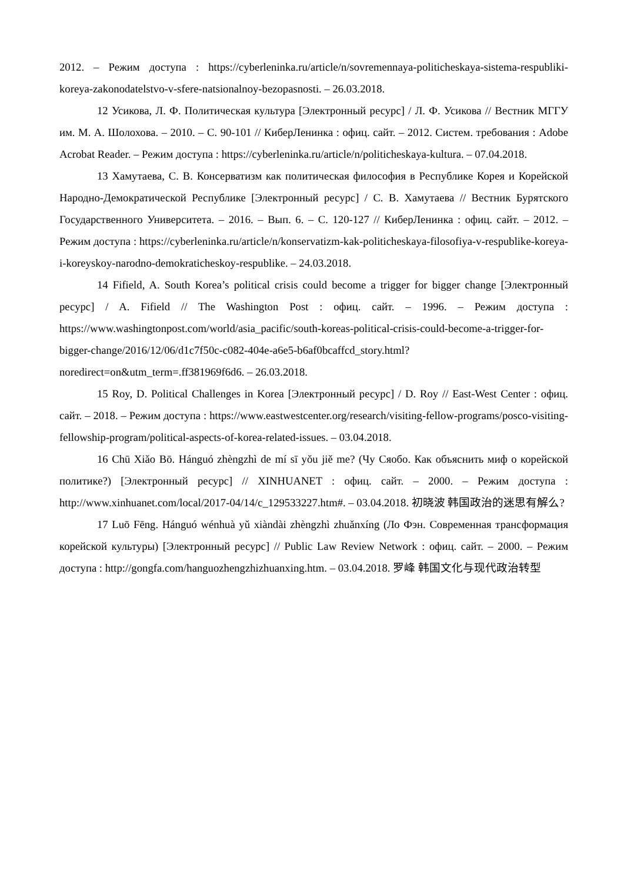2012. – Режим доступа : https://cyberleninka.ru/article/n/sovremennaya-politicheskaya-sistema-respubliki-koreya-zakonodatelstvo-v-sfere-natsionalnoy-bezopasnosti. – 26.03.2018.
12 Усикова, Л. Ф. Политическая культура [Электронный ресурс] / Л. Ф. Усикова // Вестник МГГУ им. М. А. Шолохова. – 2010. – С. 90-101 // КиберЛенинка : офиц. сайт. – 2012. Систем. требования : Adobe Acrobat Reader. – Режим доступа : https://cyberleninka.ru/article/n/politicheskaya-kultura. – 07.04.2018.
13 Хамутаева, С. В. Консерватизм как политическая философия в Республике Корея и Корейской Народно-Демократической Республике [Электронный ресурс] / С. В. Хамутаева // Вестник Бурятского Государственного Университета. – 2016. – Вып. 6. – С. 120-127 // КиберЛенинка : офиц. сайт. – 2012. – Режим доступа : https://cyberleninka.ru/article/n/konservatizm-kak-politicheskaya-filosofiya-v-respublike-koreya-i-koreyskoy-narodno-demokraticheskoy-respublike. – 24.03.2018.
14 Fifield, A. South Korea’s political crisis could become a trigger for bigger change [Электронный ресурс] / A. Fifield // The Washington Post : офиц. сайт. – 1996. – Режим доступа : https://www.washingtonpost.com/world/asia_pacific/south-koreas-political-crisis-could-become-a-trigger-for-bigger-change/2016/12/06/d1c7f50c-c082-404e-a6e5-b6af0bcaffcd_story.html?noredirect=on&utm_term=.ff381969f6d6. – 26.03.2018.
15 Roy, D. Political Challenges in Korea [Электронный ресурс] / D. Roy // East-West Center : офиц. сайт. – 2018. – Режим доступа : https://www.eastwestcenter.org/research/visiting-fellow-programs/posco-visiting-fellowship-program/political-aspects-of-korea-related-issues. – 03.04.2018.
16 Chū Xiǎo Bō. Hánguó zhèngzhì de mí sī yǒu jiě me? (Чу Сяобо. Как объяснить миф о корейской политике?) [Электронный ресурс] // XINHUANET : офиц. сайт. – 2000. – Режим доступа : http://www.xinhuanet.com/local/2017-04/14/c_129533227.htm#. – 03.04.2018. 初晓波 韩国政治的迷思有解么?
17 Luō Fēng. Hánguó wénhuà yǔ xiàndài zhèngzhì zhuǎnxíng (Ло Фэн. Современная трансформация корейской культуры) [Электронный ресурс] // Public Law Review Network : офиц. сайт. – 2000. – Режим доступа : http://gongfa.com/hanguozhengzhizhuanxing.htm. – 03.04.2018. 罗峰 韩国文化与现代政治转型